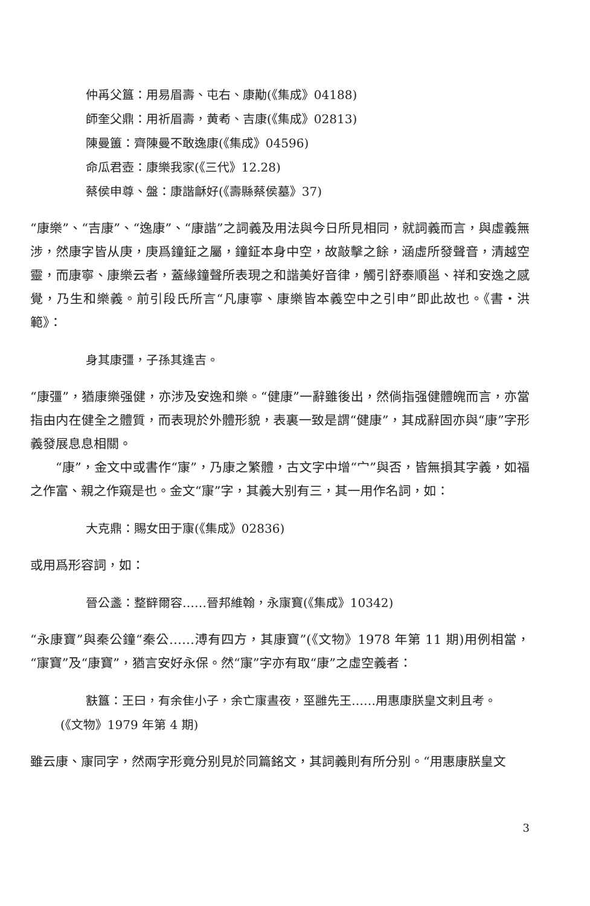仲爯父簋：用易眉壽、屯右、康勱(《集成》04188)
師奎父鼎：用祈眉壽，黄耇、吉康(《集成》02813)
陳曼簠：齊陳曼不敢逸康(《集成》04596)
命瓜君壺：康樂我家(《三代》12.28)
蔡侯申尊、盤：康諧龢好(《壽縣蔡侯墓》37)
“康樂”、“吉康”、“逸康”、“康諧”之詞義及用法與今日所見相同，就詞義而言，與虛義無涉，然康字皆从庚，庚爲鐘鉦之屬，鐘鉦本身中空，故敲擊之餘，涵虛所發聲音，清越空靈，而康寧、康樂云者，蓋緣鐘聲所表現之和諧美好音律，觸引舒泰順邕、祥和安逸之感覺，乃生和樂義。前引段氏所言“凡康寧、康樂皆本義空中之引申”即此故也。《書・洪範》：
身其康彊，子孫其逢吉。
“康彊”，猶康樂强健，亦涉及安逸和樂。“健康”一辭雖後出，然倘指强健體魄而言，亦當指由内在健全之體質，而表現於外體形貌，表裏一致是謂“健康”，其成辭固亦與“康”字形義發展息息相關。
“康”，金文中或書作“㝩”，乃康之繁體，古文字中增“宀”與否，皆無損其字義，如福之作富、親之作窺是也。金文“㝩”字，其義大别有三，其一用作名詞，如：
大克鼎：賜女田于㝩(《集成》02836)
或用爲形容詞，如：
晉公盞：整辥爾容……晉邦維翰，永㝩寶(《集成》10342)
“永康寶”與秦公鐘“秦公……溥有四方，其康寶”(《文物》1978 年第 11 期)用例相當，“㝩寶”及“康寶”，猶言安好永保。然“㝩”字亦有取“康”之虛空義者：
㝬簋：王曰，有余隹小子，余亡㝩晝夜，巠雝先王……用惠康朕皇文剌且考。
(《文物》1979 年第 4 期)
雖云康、㝩同字，然兩字形竟分别見於同篇銘文，其詞義則有所分别。“用惠康朕皇文
3